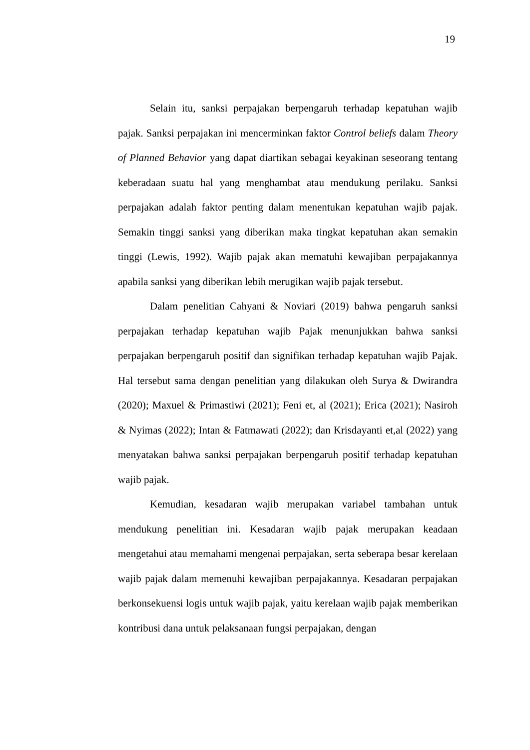19
Selain itu, sanksi perpajakan berpengaruh terhadap kepatuhan wajib pajak. Sanksi perpajakan ini mencerminkan faktor Control beliefs dalam Theory of Planned Behavior yang dapat diartikan sebagai keyakinan seseorang tentang keberadaan suatu hal yang menghambat atau mendukung perilaku. Sanksi perpajakan adalah faktor penting dalam menentukan kepatuhan wajib pajak. Semakin tinggi sanksi yang diberikan maka tingkat kepatuhan akan semakin tinggi (Lewis, 1992). Wajib pajak akan mematuhi kewajiban perpajakannya apabila sanksi yang diberikan lebih merugikan wajib pajak tersebut.
Dalam penelitian Cahyani & Noviari (2019) bahwa pengaruh sanksi perpajakan terhadap kepatuhan wajib Pajak menunjukkan bahwa sanksi perpajakan berpengaruh positif dan signifikan terhadap kepatuhan wajib Pajak. Hal tersebut sama dengan penelitian yang dilakukan oleh Surya & Dwirandra (2020); Maxuel & Primastiwi (2021); Feni et, al (2021); Erica (2021); Nasiroh & Nyimas (2022); Intan & Fatmawati (2022); dan Krisdayanti et,al (2022) yang menyatakan bahwa sanksi perpajakan berpengaruh positif terhadap kepatuhan wajib pajak.
Kemudian, kesadaran wajib merupakan variabel tambahan untuk mendukung penelitian ini. Kesadaran wajib pajak merupakan keadaan mengetahui atau memahami mengenai perpajakan, serta seberapa besar kerelaan wajib pajak dalam memenuhi kewajiban perpajakannya. Kesadaran perpajakan berkonsekuensi logis untuk wajib pajak, yaitu kerelaan wajib pajak memberikan kontribusi dana untuk pelaksanaan fungsi perpajakan, dengan